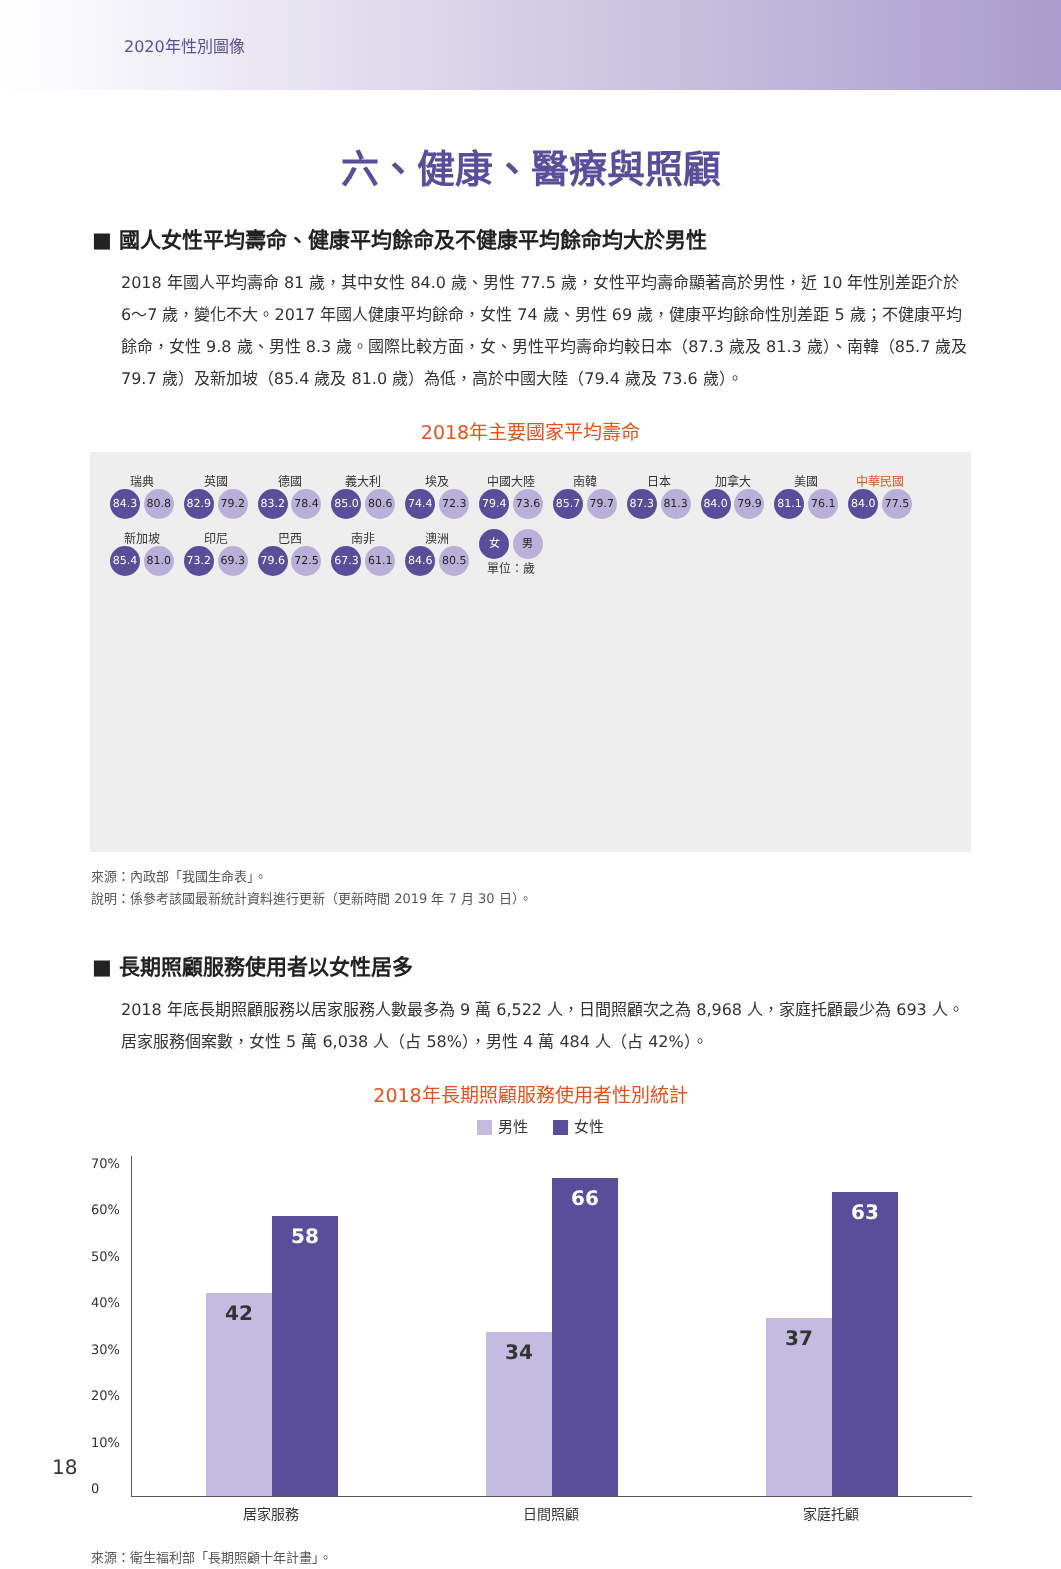2020年性別圖像
六、健康、醫療與照顧
■ 國人女性平均壽命、健康平均餘命及不健康平均餘命均大於男性
2018 年國人平均壽命 81 歲，其中女性 84.0 歲、男性 77.5 歲，女性平均壽命顯著高於男性，近 10 年性別差距介於 6～7 歲，變化不大。2017 年國人健康平均餘命，女性 74 歲、男性 69 歲，健康平均餘命性別差距 5 歲；不健康平均餘命，女性 9.8 歲、男性 8.3 歲。國際比較方面，女、男性平均壽命均較日本（87.3 歲及 81.3 歲）、南韓（85.7 歲及 79.7 歲）及新加坡（85.4 歲及 81.0 歲）為低，高於中國大陸（79.4 歲及 73.6 歲）。
2018年主要國家平均壽命
瑞典
84.3 80.8
英國
82.9 79.2
德國
83.2 78.4
義大利
85.0 80.6
埃及
74.4 72.3
中國大陸
79.4 73.6
南韓
85.7 79.7
日本
87.3 81.3
加拿大
84.0 79.9
美國
81.1 76.1
中華民國
84.0 77.5
新加坡
85.4 81.0
印尼
73.2 69.3
巴西
79.6 72.5
南非
67.3 61.1
澳洲
84.6 80.5
女 男
單位：歲
來源：內政部「我國生命表」。
說明：係參考該國最新統計資料進行更新（更新時間 2019 年 7 月 30 日）。
■ 長期照顧服務使用者以女性居多
2018 年底長期照顧服務以居家服務人數最多為 9 萬 6,522 人，日間照顧次之為 8,968 人，家庭托顧最少為 693 人。居家服務個案數，女性 5 萬 6,038 人（占 58%），男性 4 萬 484 人（占 42%）。
2018年長期照顧服務使用者性別統計
男性 女性
70%
60%
50%
40%
30%
20%
10%
0
42
58
34
66
37
63
居家服務 日間照顧 家庭托顧
來源：衛生福利部「長期照顧十年計畫」。
18